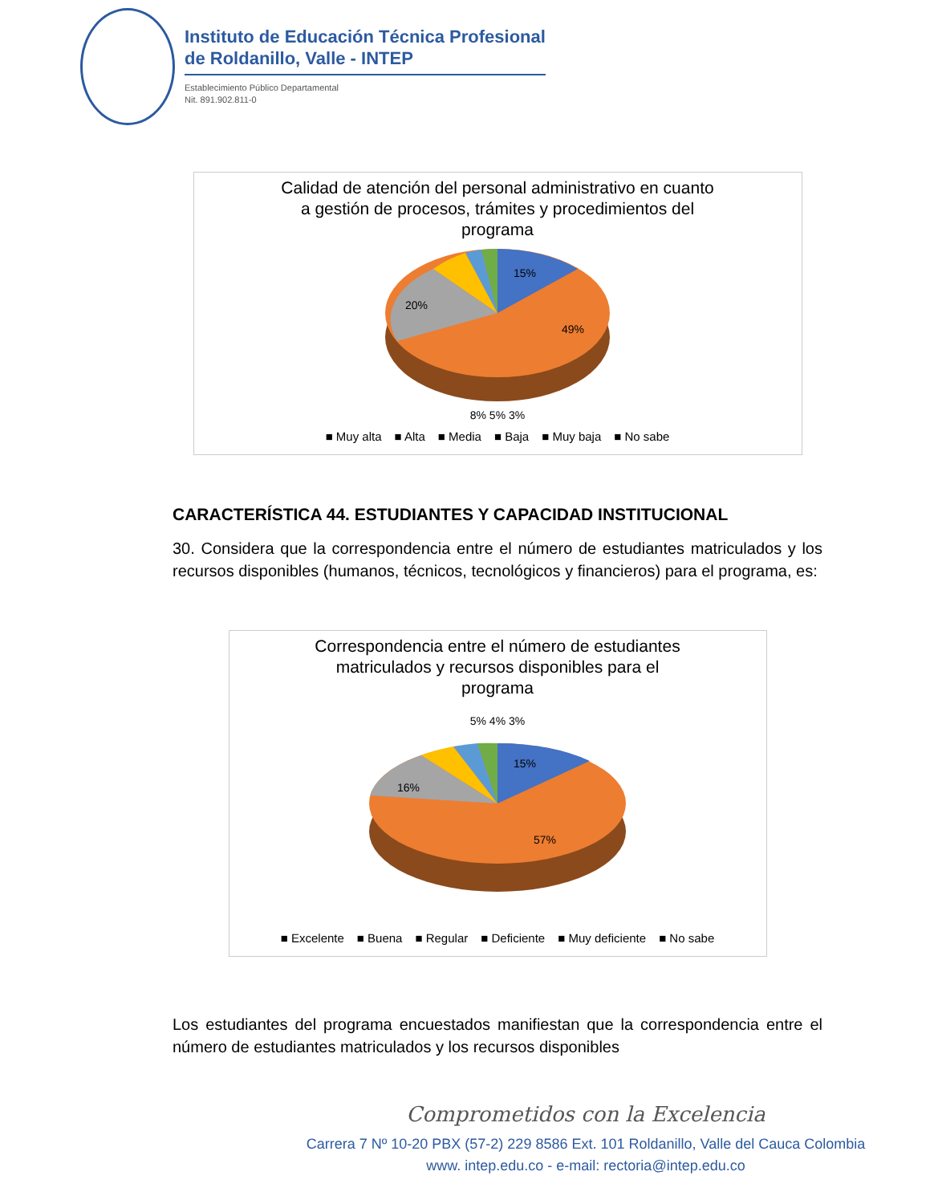Instituto de Educación Técnica Profesional
de Roldanillo, Valle - INTEP
Establecimiento Público Departamental
Nit. 891.902.811-0
Calidad de atención del personal administrativo en cuanto
a gestión de procesos, trámites y procedimientos del
programa
15%
49%
20%
8% 5% 3%
■ Muy alta ■ Alta ■ Media ■ Baja ■ Muy baja ■ No sabe
CARACTERÍSTICA 44. ESTUDIANTES Y CAPACIDAD INSTITUCIONAL
30. Considera que la correspondencia entre el número de estudiantes matriculados y los recursos disponibles (humanos, técnicos, tecnológicos y financieros) para el programa, es:
Correspondencia entre el número de estudiantes
matriculados y recursos disponibles para el
programa
5% 4% 3%
15%
57%
16%
■ Excelente ■ Buena ■ Regular ■ Deficiente ■ Muy deficiente ■ No sabe
Los estudiantes del programa encuestados manifiestan que la correspondencia entre el número de estudiantes matriculados y los recursos disponibles
Comprometidos con la Excelencia
Carrera 7 Nº 10-20 PBX (57-2) 229 8586 Ext. 101 Roldanillo, Valle del Cauca Colombia
www. intep.edu.co - e-mail: rectoria@intep.edu.co